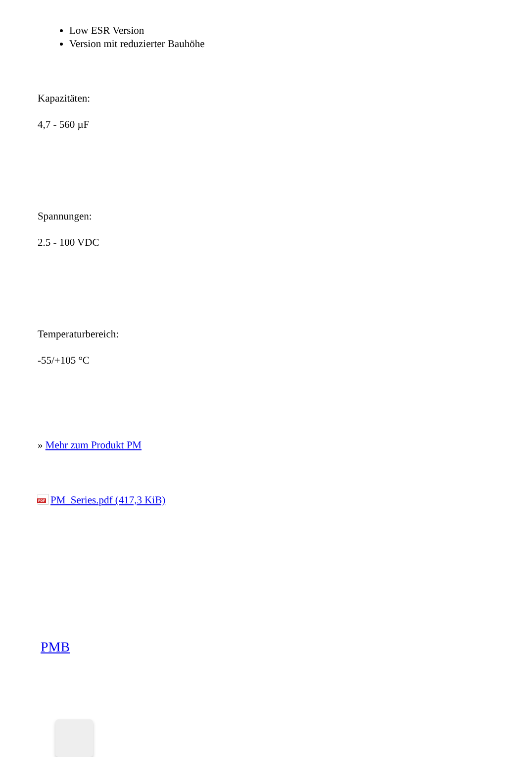Low ESR Version
Version mit reduzierter Bauhöhe
Kapazitäten:
4,7 - 560 µF
Spannungen:
2.5 - 100 VDC
Temperaturbereich:
-55/+105 °C
» Mehr zum Produkt PM
PDF PM_Series.pdf (417,3 KiB)
PMB